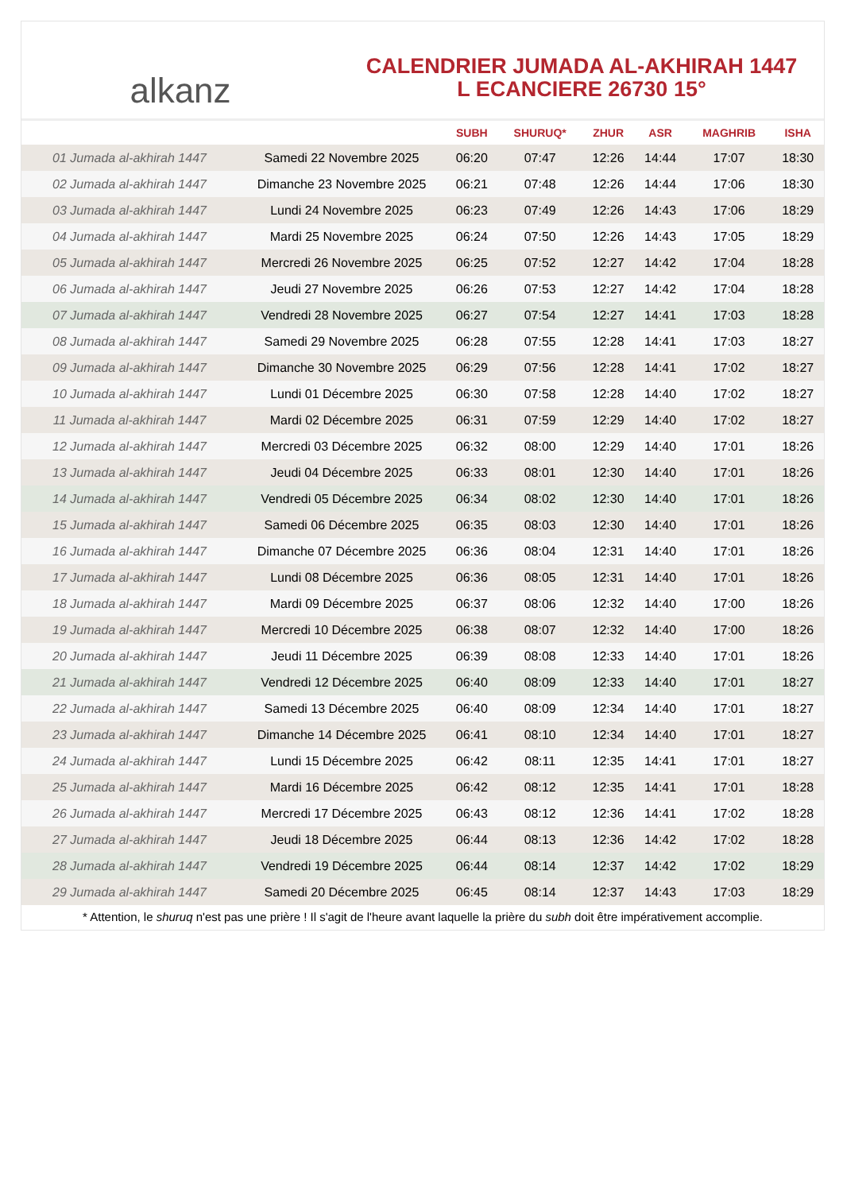alkanz
CALENDRIER JUMADA AL-AKHIRAH 1447
L ECANCIERE 26730 15°
| | | SUBH | SHURUQ* | ZHUR | ASR | MAGHRIB | ISHA |
| --- | --- | --- | --- | --- | --- | --- | --- |
| 01 Jumada al-akhirah 1447 | Samedi 22 Novembre 2025 | 06:20 | 07:47 | 12:26 | 14:44 | 17:07 | 18:30 |
| 02 Jumada al-akhirah 1447 | Dimanche 23 Novembre 2025 | 06:21 | 07:48 | 12:26 | 14:44 | 17:06 | 18:30 |
| 03 Jumada al-akhirah 1447 | Lundi 24 Novembre 2025 | 06:23 | 07:49 | 12:26 | 14:43 | 17:06 | 18:29 |
| 04 Jumada al-akhirah 1447 | Mardi 25 Novembre 2025 | 06:24 | 07:50 | 12:26 | 14:43 | 17:05 | 18:29 |
| 05 Jumada al-akhirah 1447 | Mercredi 26 Novembre 2025 | 06:25 | 07:52 | 12:27 | 14:42 | 17:04 | 18:28 |
| 06 Jumada al-akhirah 1447 | Jeudi 27 Novembre 2025 | 06:26 | 07:53 | 12:27 | 14:42 | 17:04 | 18:28 |
| 07 Jumada al-akhirah 1447 | Vendredi 28 Novembre 2025 | 06:27 | 07:54 | 12:27 | 14:41 | 17:03 | 18:28 |
| 08 Jumada al-akhirah 1447 | Samedi 29 Novembre 2025 | 06:28 | 07:55 | 12:28 | 14:41 | 17:03 | 18:27 |
| 09 Jumada al-akhirah 1447 | Dimanche 30 Novembre 2025 | 06:29 | 07:56 | 12:28 | 14:41 | 17:02 | 18:27 |
| 10 Jumada al-akhirah 1447 | Lundi 01 Décembre 2025 | 06:30 | 07:58 | 12:28 | 14:40 | 17:02 | 18:27 |
| 11 Jumada al-akhirah 1447 | Mardi 02 Décembre 2025 | 06:31 | 07:59 | 12:29 | 14:40 | 17:02 | 18:27 |
| 12 Jumada al-akhirah 1447 | Mercredi 03 Décembre 2025 | 06:32 | 08:00 | 12:29 | 14:40 | 17:01 | 18:26 |
| 13 Jumada al-akhirah 1447 | Jeudi 04 Décembre 2025 | 06:33 | 08:01 | 12:30 | 14:40 | 17:01 | 18:26 |
| 14 Jumada al-akhirah 1447 | Vendredi 05 Décembre 2025 | 06:34 | 08:02 | 12:30 | 14:40 | 17:01 | 18:26 |
| 15 Jumada al-akhirah 1447 | Samedi 06 Décembre 2025 | 06:35 | 08:03 | 12:30 | 14:40 | 17:01 | 18:26 |
| 16 Jumada al-akhirah 1447 | Dimanche 07 Décembre 2025 | 06:36 | 08:04 | 12:31 | 14:40 | 17:01 | 18:26 |
| 17 Jumada al-akhirah 1447 | Lundi 08 Décembre 2025 | 06:36 | 08:05 | 12:31 | 14:40 | 17:01 | 18:26 |
| 18 Jumada al-akhirah 1447 | Mardi 09 Décembre 2025 | 06:37 | 08:06 | 12:32 | 14:40 | 17:00 | 18:26 |
| 19 Jumada al-akhirah 1447 | Mercredi 10 Décembre 2025 | 06:38 | 08:07 | 12:32 | 14:40 | 17:00 | 18:26 |
| 20 Jumada al-akhirah 1447 | Jeudi 11 Décembre 2025 | 06:39 | 08:08 | 12:33 | 14:40 | 17:01 | 18:26 |
| 21 Jumada al-akhirah 1447 | Vendredi 12 Décembre 2025 | 06:40 | 08:09 | 12:33 | 14:40 | 17:01 | 18:27 |
| 22 Jumada al-akhirah 1447 | Samedi 13 Décembre 2025 | 06:40 | 08:09 | 12:34 | 14:40 | 17:01 | 18:27 |
| 23 Jumada al-akhirah 1447 | Dimanche 14 Décembre 2025 | 06:41 | 08:10 | 12:34 | 14:40 | 17:01 | 18:27 |
| 24 Jumada al-akhirah 1447 | Lundi 15 Décembre 2025 | 06:42 | 08:11 | 12:35 | 14:41 | 17:01 | 18:27 |
| 25 Jumada al-akhirah 1447 | Mardi 16 Décembre 2025 | 06:42 | 08:12 | 12:35 | 14:41 | 17:01 | 18:28 |
| 26 Jumada al-akhirah 1447 | Mercredi 17 Décembre 2025 | 06:43 | 08:12 | 12:36 | 14:41 | 17:02 | 18:28 |
| 27 Jumada al-akhirah 1447 | Jeudi 18 Décembre 2025 | 06:44 | 08:13 | 12:36 | 14:42 | 17:02 | 18:28 |
| 28 Jumada al-akhirah 1447 | Vendredi 19 Décembre 2025 | 06:44 | 08:14 | 12:37 | 14:42 | 17:02 | 18:29 |
| 29 Jumada al-akhirah 1447 | Samedi 20 Décembre 2025 | 06:45 | 08:14 | 12:37 | 14:43 | 17:03 | 18:29 |
* Attention, le shuruq n'est pas une prière ! Il s'agit de l'heure avant laquelle la prière du subh doit être impérativement accomplie.